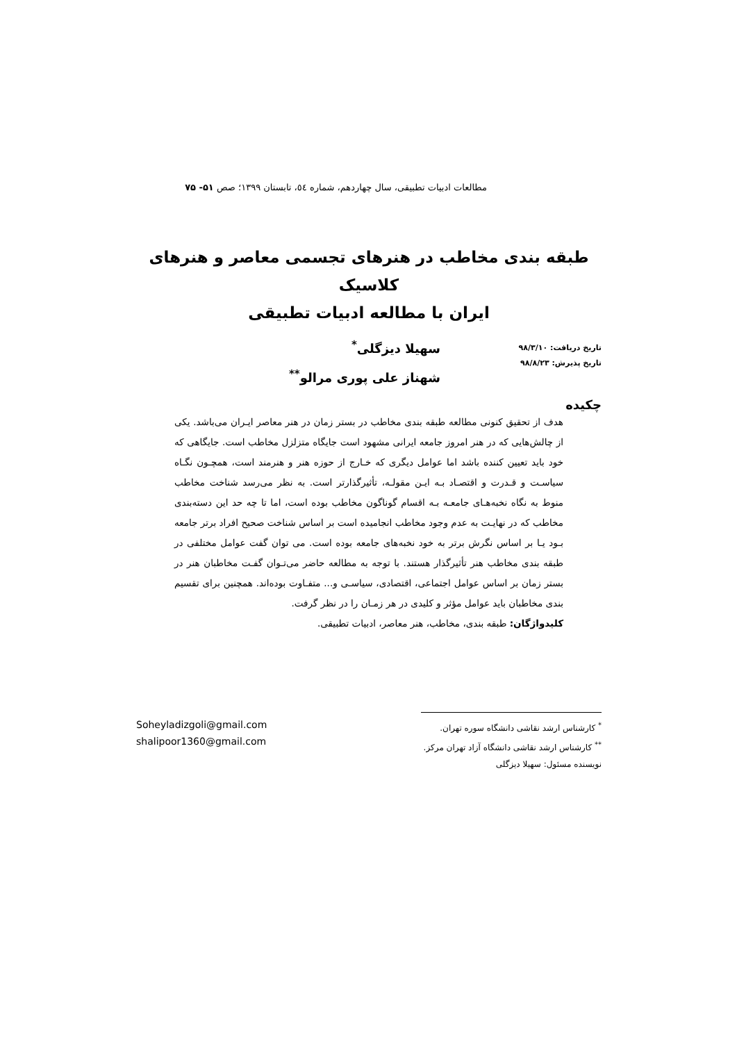مطالعات ادبیات تطبیقی، سال چهاردهم، شماره ٥٤، تابستان ۱۳۹۹؛ صص ۵۱- ۷۵
طبقه بندی مخاطب در هنرهای تجسمی معاصر و هنرهای کلاسیک
ایران با مطالعه ادبیات تطبیقی
تاریخ دریافت: ۹۸/۳/۱۰
تاریخ پذیرش: ۹۸/۸/۲۳
سهیلا دیزگلی<sup>*</sup>
شهناز علی پوری مرالو<sup>**</sup>
چکیده
هدف از تحقیق کنونی مطالعه طبقه بندی مخاطب در بستر زمان در هنر معاصر ایـران می‌باشد. یکی از چالش‌هایی که در هنر امروز جامعه ایرانی مشهود است جایگاه متزلزل مخاطب است. جایگاهی که خود باید تعیین کننده باشد اما عوامل دیگری که خـارج از حوزه هنر و هنرمند است، همچـون نگـاه سیاسـت و قـدرت و اقتصـاد بـه ایـن مقولـه، تأثیرگذارتر است. به نظر می‌رسد شناخت مخاطب منوط به نگاه نخبه‌هـای جامعـه بـه اقسام گوناگون مخاطب بوده است، اما تا چه حد این دسته‌بندی مخاطب که در نهایـت به عدم وجود مخاطب انجامیده است بر اساس شناخت صحیح افراد برتر جامعه بـود یـا بر اساس نگرش برتر به خود نخبه‌های جامعه بوده است. می توان گفت عوامل مختلفی در طبقه بندی مخاطب هنر تأثیرگذار هستند. با توجه به مطالعه حاضر می‌تـوان گفـت مخاطبان هنر در بستر زمان بر اساس عوامل اجتماعی، اقتصادی، سیاسـی و... متفـاوت بوده‌اند. همچنین برای تقسیم بندی مخاطبان باید عوامل مؤثر و کلیدی در هر زمـان را در نظر گرفت.
کلیدواژگان: طبقه بندی، مخاطب، هنر معاصر، ادبیات تطبیقی.
<sup>*</sup> کارشناس ارشد نقاشی دانشگاه سوره تهران.
<sup>**</sup> کارشناس ارشد نقاشی دانشگاه آزاد تهران مرکز.
نویسنده مسئول: سهیلا دیزگلی
Soheyladizgoli@gmail.com
shalipoor1360@gmail.com